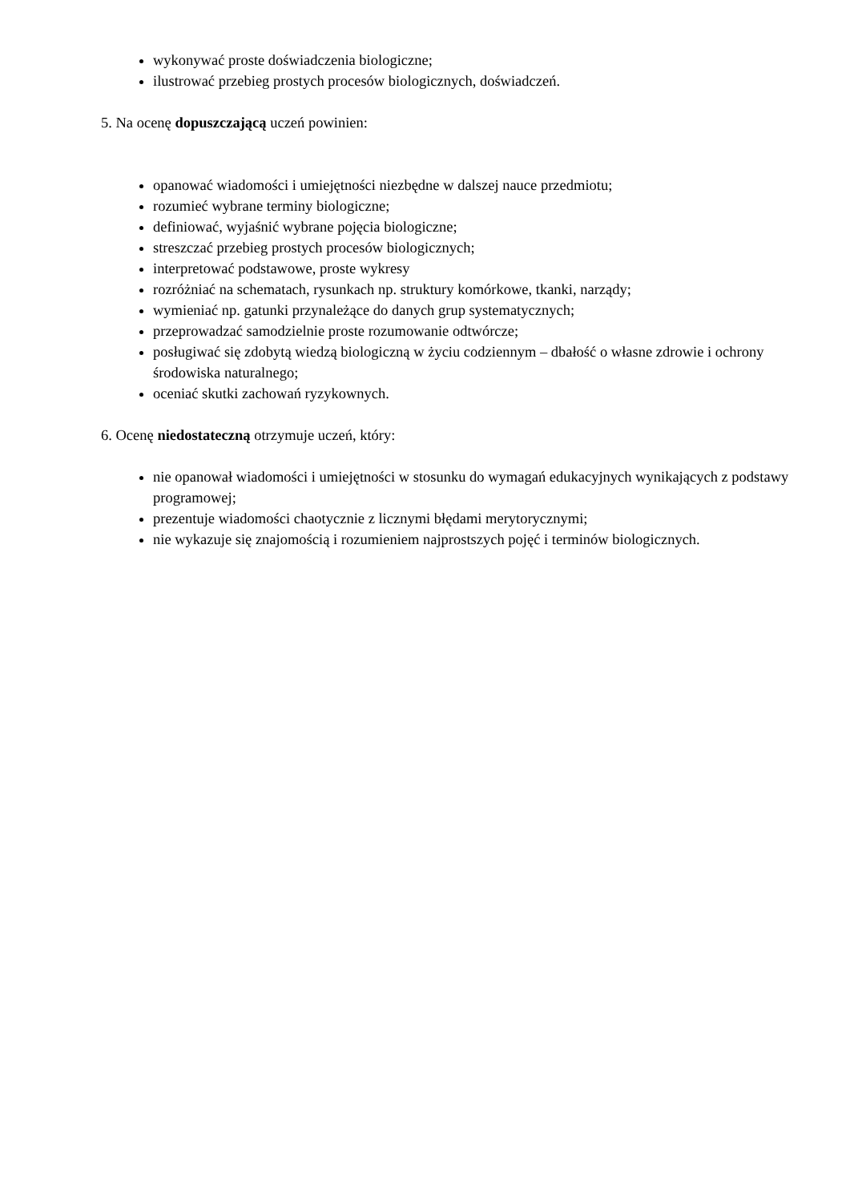wykonywać proste doświadczenia biologiczne;
ilustrować przebieg prostych procesów biologicznych, doświadczeń.
5. Na ocenę dopuszczającą uczeń powinien:
opanować wiadomości i umiejętności niezbędne w dalszej nauce przedmiotu;
rozumieć wybrane terminy biologiczne;
definiować, wyjaśnić wybrane pojęcia biologiczne;
streszczać przebieg prostych procesów biologicznych;
interpretować podstawowe, proste wykresy
rozróżniać na schematach, rysunkach np. struktury komórkowe, tkanki, narządy;
wymieniać np. gatunki przynależące do danych grup systematycznych;
przeprowadzać samodzielnie proste rozumowanie odtwórcze;
posługiwać się zdobytą wiedzą biologiczną w życiu codziennym – dbałość o własne zdrowie i ochrony środowiska naturalnego;
oceniać skutki zachowań ryzykownych.
6. Ocenę niedostateczną otrzymuje uczeń, który:
nie opanował wiadomości i umiejętności w stosunku do wymagań edukacyjnych wynikających z podstawy programowej;
prezentuje wiadomości chaotycznie z licznymi błędami merytorycznymi;
nie wykazuje się znajomością i rozumieniem najprostszych pojęć i terminów biologicznych.